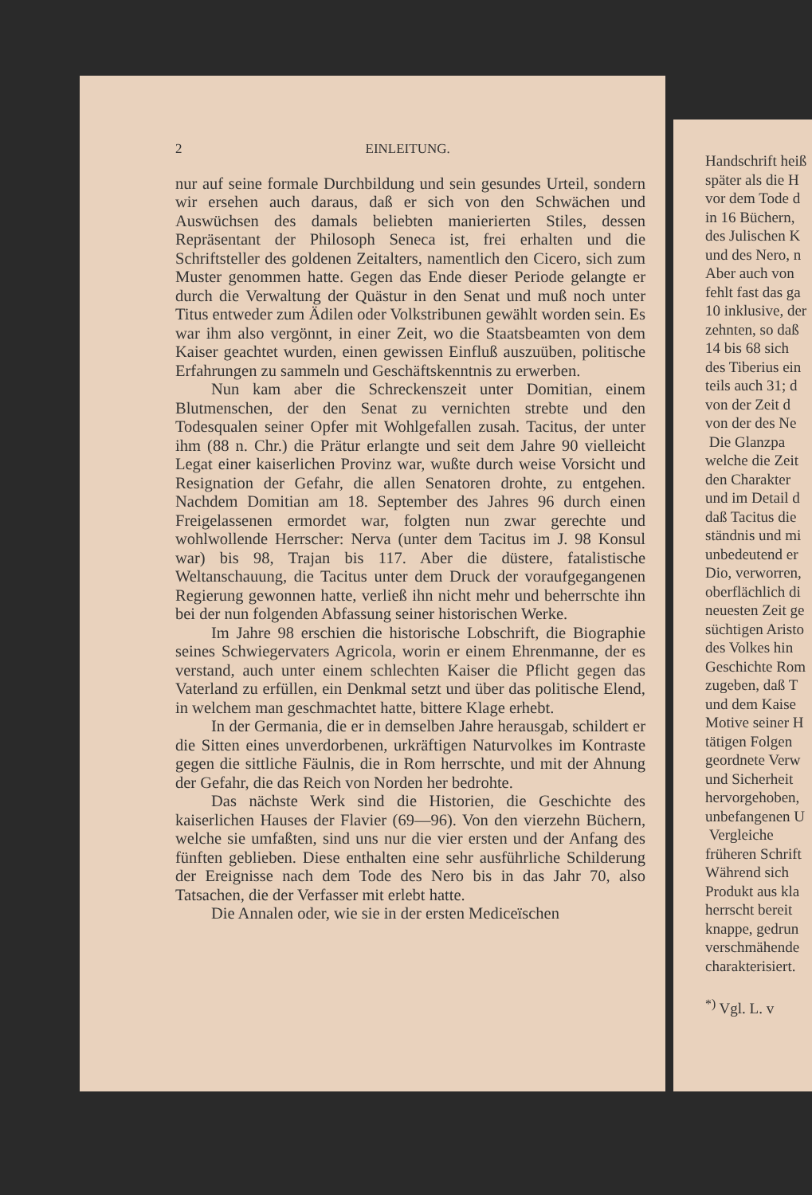2 EINLEITUNG.
nur auf seine formale Durchbildung und sein gesundes Urteil, sondern wir ersehen auch daraus, daß er sich von den Schwächen und Auswüchsen des damals beliebten manierierten Stiles, dessen Repräsentant der Philosoph Seneca ist, frei erhalten und die Schriftsteller des goldenen Zeitalters, namentlich den Cicero, sich zum Muster genommen hatte. Gegen das Ende dieser Periode gelangte er durch die Verwaltung der Quästur in den Senat und muß noch unter Titus entweder zum Ädilen oder Volkstribunen gewählt worden sein. Es war ihm also vergönnt, in einer Zeit, wo die Staatsbeamten von dem Kaiser geachtet wurden, einen gewissen Einfluß auszuüben, politische Erfahrungen zu sammeln und Geschäftskenntnis zu erwerben.
Nun kam aber die Schreckenszeit unter Domitian, einem Blutmenschen, der den Senat zu vernichten strebte und den Todesqualen seiner Opfer mit Wohlgefallen zusah. Tacitus, der unter ihm (88 n. Chr.) die Prätur erlangte und seit dem Jahre 90 vielleicht Legat einer kaiserlichen Provinz war, wußte durch weise Vorsicht und Resignation der Gefahr, die allen Senatoren drohte, zu entgehen. Nachdem Domitian am 18. September des Jahres 96 durch einen Freigelassenen ermordet war, folgten nun zwar gerechte und wohlwollende Herrscher: Nerva (unter dem Tacitus im J. 98 Konsul war) bis 98, Trajan bis 117. Aber die düstere, fatalistische Weltanschauung, die Tacitus unter dem Druck der voraufgegangenen Regierung gewonnen hatte, verließ ihn nicht mehr und beherrschte ihn bei der nun folgenden Abfassung seiner historischen Werke.
Im Jahre 98 erschien die historische Lobschrift, die Biographie seines Schwiegervaters Agricola, worin er einem Ehrenmanne, der es verstand, auch unter einem schlechten Kaiser die Pflicht gegen das Vaterland zu erfüllen, ein Denkmal setzt und über das politische Elend, in welchem man geschmachtet hatte, bittere Klage erhebt.
In der Germania, die er in demselben Jahre herausgab, schildert er die Sitten eines unverdorbenen, urkräftigen Naturvolkes im Kontraste gegen die sittliche Fäulnis, die in Rom herrschte, und mit der Ahnung der Gefahr, die das Reich von Norden her bedrohte.
Das nächste Werk sind die Historien, die Geschichte des kaiserlichen Hauses der Flavier (69—96). Von den vierzehn Büchern, welche sie umfaßten, sind uns nur die vier ersten und der Anfang des fünften geblieben. Diese enthalten eine sehr ausführliche Schilderung der Ereignisse nach dem Tode des Nero bis in das Jahr 70, also Tatsachen, die der Verfasser mit erlebt hatte.
Die Annalen oder, wie sie in der ersten Mediceïschen
Handschrift heiß
später als die H
vor dem Tode d
in 16 Büchern,
des Julischen K
und des Nero, n
Aber auch von
fehlt fast das ga
10 inklusive, der
zehnten, so daß
14 bis 68 sich
des Tiberius ein
teils auch 31; d
von der Zeit d
von der des Ne
Die Glanzpa
welche die Zeit
den Charakter
und im Detail d
daß Tacitus die
ständnis und mi
unbedeutend er
Dio, verworren,
oberflächlich di
neuesten Zeit ge
süchtigen Aristo
des Volkes hin
Geschichte Rom
zugeben, daß T
und dem Kaise
Motive seiner H
tätigen Folgen
geordnete Verw
und Sicherheit
hervorgehoben,
unbefangenen U
Vergleiche
früheren Schrift
Während sich
Produkt aus kla
herrscht bereit
knappe, gedrun
verschmähende
charakterisiert.
<sup>*)</sup> Vgl. L. v